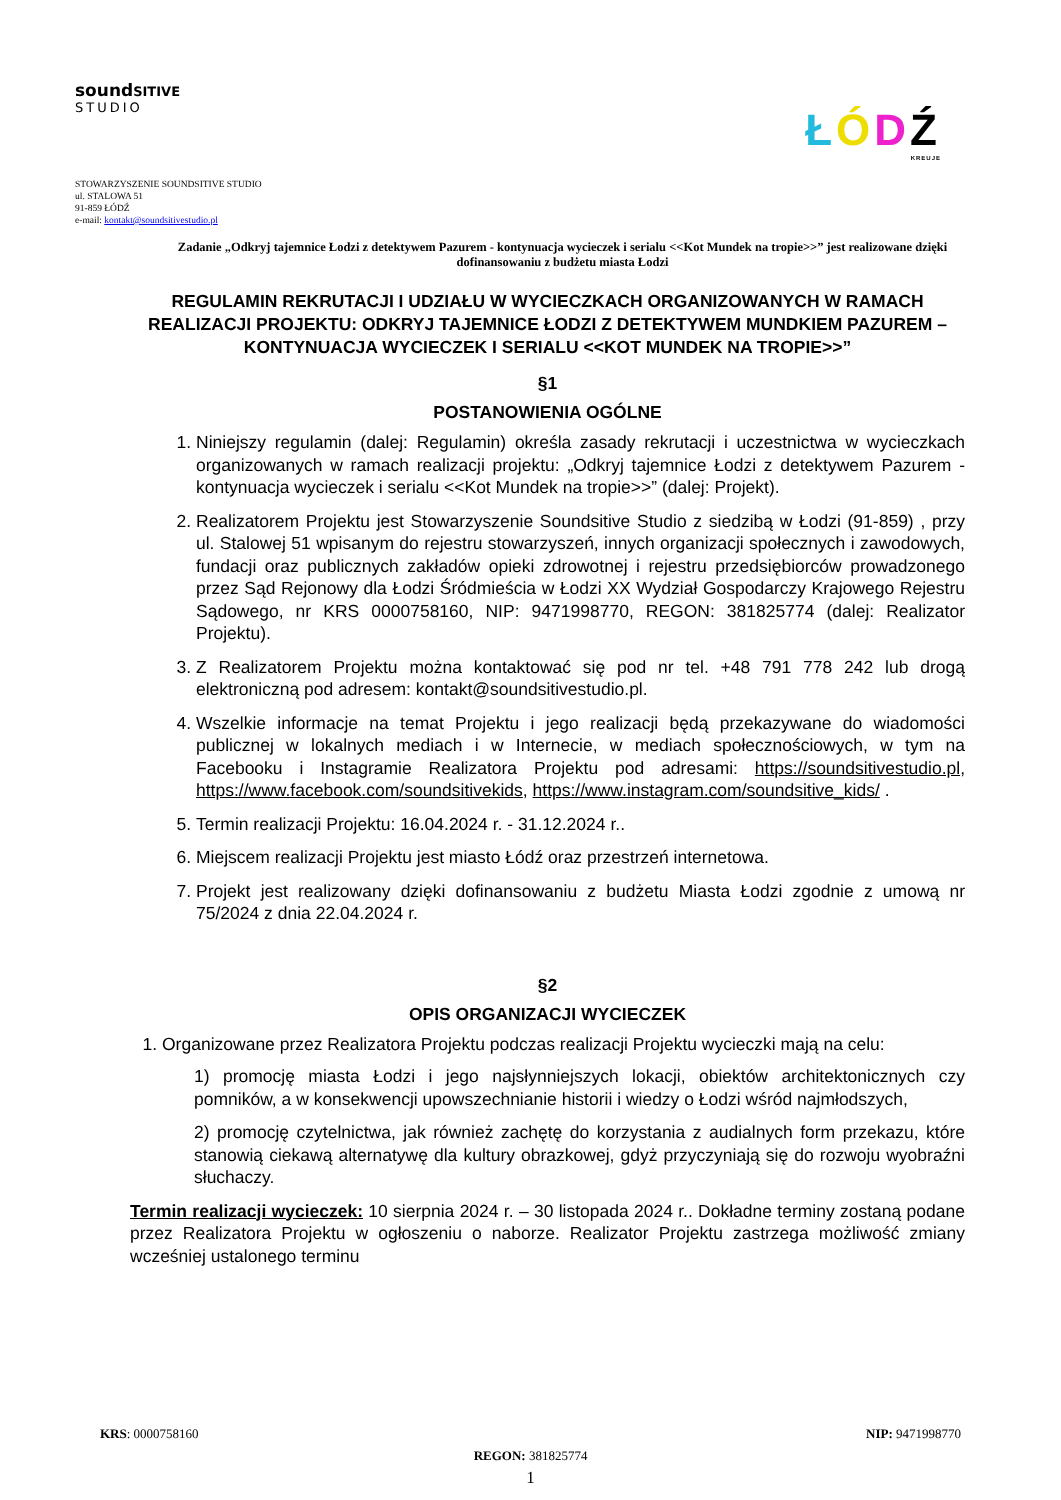soundSITIVE
STUDIO
ŁÓDŹ
KREUJE
STOWARZYSZENIE SOUNDSITIVE STUDIO
ul. STALOWA 51
91-859 ŁÓDŹ
e-mail: kontakt@soundsitivestudio.pl
Zadanie „Odkryj tajemnice Łodzi z detektywem Pazurem - kontynuacja wycieczek i serialu <<Kot Mundek na tropie>>” jest realizowane dzięki dofinansowaniu z budżetu miasta Łodzi
REGULAMIN REKRUTACJI I UDZIAŁU W WYCIECZKACH ORGANIZOWANYCH W RAMACH REALIZACJI PROJEKTU: ODKRYJ TAJEMNICE ŁODZI Z DETEKTYWEM MUNDKIEM PAZUREM – KONTYNUACJA WYCIECZEK I SERIALU <<KOT MUNDEK NA TROPIE>>”
§1
POSTANOWIENIA OGÓLNE
1. Niniejszy regulamin (dalej: Regulamin) określa zasady rekrutacji i uczestnictwa w wycieczkach organizowanych w ramach realizacji projektu: „Odkryj tajemnice Łodzi z detektywem Pazurem - kontynuacja wycieczek i serialu <<Kot Mundek na tropie>>” (dalej: Projekt).
2. Realizatorem Projektu jest Stowarzyszenie Soundsitive Studio z siedzibą w Łodzi (91-859) , przy ul. Stalowej 51 wpisanym do rejestru stowarzyszeń, innych organizacji społecznych i zawodowych, fundacji oraz publicznych zakładów opieki zdrowotnej i rejestru przedsiębiorców prowadzonego przez Sąd Rejonowy dla Łodzi Śródmieścia w Łodzi XX Wydział Gospodarczy Krajowego Rejestru Sądowego, nr KRS 0000758160, NIP: 9471998770, REGON: 381825774 (dalej: Realizator Projektu).
3. Z Realizatorem Projektu można kontaktować się pod nr tel. +48 791 778 242 lub drogą elektroniczną pod adresem: kontakt@soundsitivestudio.pl.
4. Wszelkie informacje na temat Projektu i jego realizacji będą przekazywane do wiadomości publicznej w lokalnych mediach i w Internecie, w mediach społecznościowych, w tym na Facebooku i Instagramie Realizatora Projektu pod adresami: https://soundsitivestudio.pl, https://www.facebook.com/soundsitivekids, https://www.instagram.com/soundsitive_kids/ .
5. Termin realizacji Projektu: 16.04.2024 r. - 31.12.2024 r..
6. Miejscem realizacji Projektu jest miasto Łódź oraz przestrzeń internetowa.
7. Projekt jest realizowany dzięki dofinansowaniu z budżetu Miasta Łodzi zgodnie z umową nr 75/2024 z dnia 22.04.2024 r.
§2
OPIS ORGANIZACJI WYCIECZEK
1. Organizowane przez Realizatora Projektu podczas realizacji Projektu wycieczki mają na celu:
1) promocję miasta Łodzi i jego najsłynniejszych lokacji, obiektów architektonicznych czy pomników, a w konsekwencji upowszechnianie historii i wiedzy o Łodzi wśród najmłodszych,
2) promocję czytelnictwa, jak również zachętę do korzystania z audialnych form przekazu, które stanowią ciekawą alternatywę dla kultury obrazkowej, gdyż przyczyniają się do rozwoju wyobraźni słuchaczy.
Termin realizacji wycieczek: 10 sierpnia 2024 r. – 30 listopada 2024 r.. Dokładne terminy zostaną podane przez Realizatora Projektu w ogłoszeniu o naborze. Realizator Projektu zastrzega możliwość zmiany wcześniej ustalonego terminu
KRS: 0000758160 NIP: 9471998770
REGON: 381825774
1